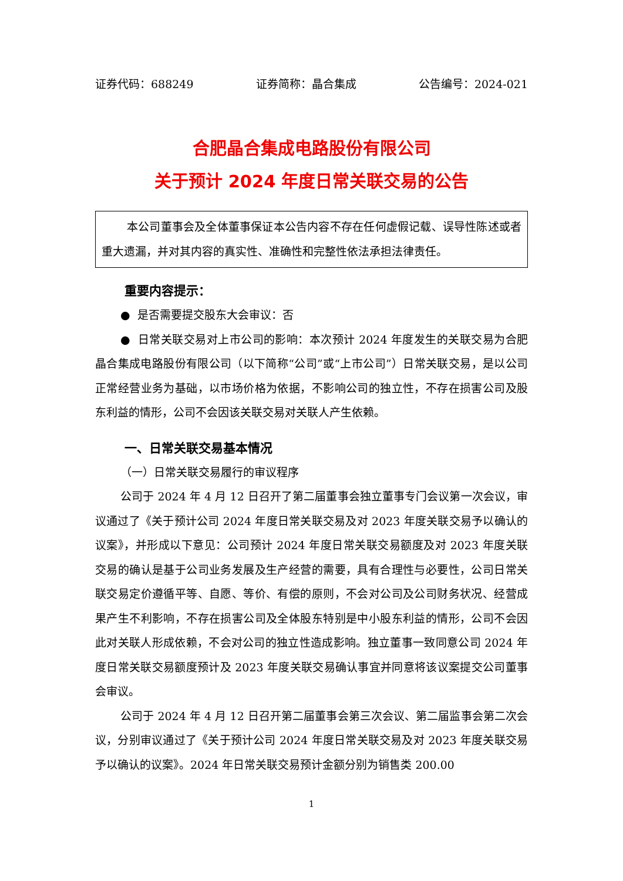证券代码：688249 证券简称：晶合集成 公告编号：2024-021
合肥晶合集成电路股份有限公司
关于预计 2024 年度日常关联交易的公告
本公司董事会及全体董事保证本公告内容不存在任何虚假记载、误导性陈述或者重大遗漏，并对其内容的真实性、准确性和完整性依法承担法律责任。
重要内容提示：
● 是否需要提交股东大会审议：否
● 日常关联交易对上市公司的影响：本次预计 2024 年度发生的关联交易为合肥晶合集成电路股份有限公司（以下简称“公司”或“上市公司”）日常关联交易，是以公司正常经营业务为基础，以市场价格为依据，不影响公司的独立性，不存在损害公司及股东利益的情形，公司不会因该关联交易对关联人产生依赖。
一、日常关联交易基本情况
（一）日常关联交易履行的审议程序
公司于 2024 年 4 月 12 日召开了第二届董事会独立董事专门会议第一次会议，审议通过了《关于预计公司 2024 年度日常关联交易及对 2023 年度关联交易予以确认的议案》，并形成以下意见：公司预计 2024 年度日常关联交易额度及对 2023 年度关联交易的确认是基于公司业务发展及生产经营的需要，具有合理性与必要性，公司日常关联交易定价遵循平等、自愿、等价、有偿的原则，不会对公司及公司财务状况、经营成果产生不利影响，不存在损害公司及全体股东特别是中小股东利益的情形，公司不会因此对关联人形成依赖，不会对公司的独立性造成影响。独立董事一致同意公司 2024 年度日常关联交易额度预计及 2023 年度关联交易确认事宜并同意将该议案提交公司董事会审议。
公司于 2024 年 4 月 12 日召开第二届董事会第三次会议、第二届监事会第二次会议，分别审议通过了《关于预计公司 2024 年度日常关联交易及对 2023 年度关联交易予以确认的议案》。2024 年日常关联交易预计金额分别为销售类 200.00
1